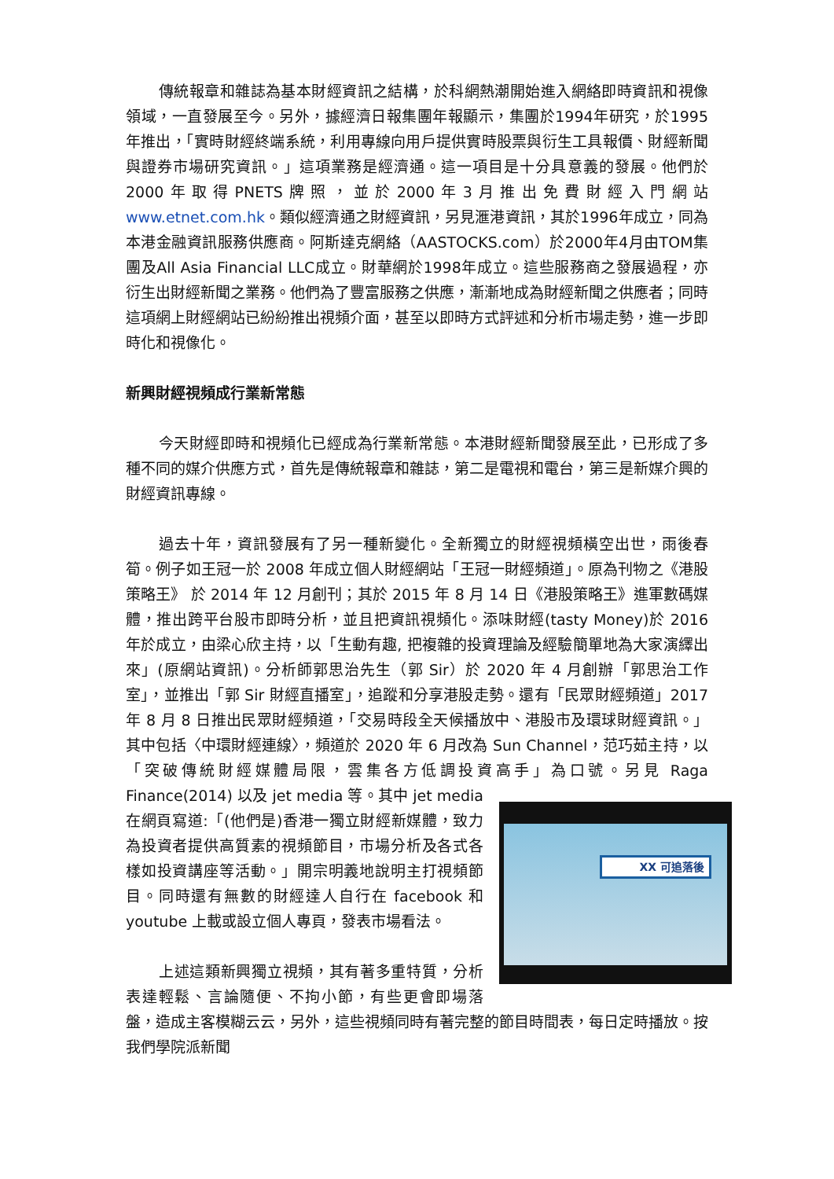傳統報章和雜誌為基本財經資訊之結構，於科網熱潮開始進入網絡即時資訊和視像領域，一直發展至今。另外，據經濟日報集團年報顯示，集團於1994年研究，於1995年推出，「實時財經終端系統，利用專線向用戶提供實時股票與衍生工具報價、財經新聞與證券市場研究資訊。」這項業務是經濟通。這一項目是十分具意義的發展。他們於2000年取得PNETS牌照，並於2000年3月推出免費財經入門網站 www.etnet.com.hk。類似經濟通之財經資訊，另見滙港資訊，其於1996年成立，同為本港金融資訊服務供應商。阿斯達克網絡（AASTOCKS.com）於2000年4月由TOM集團及All Asia Financial LLC成立。財華網於1998年成立。這些服務商之發展過程，亦衍生出財經新聞之業務。他們為了豐富服務之供應，漸漸地成為財經新聞之供應者；同時這項網上財經網站已紛紛推出視頻介面，甚至以即時方式評述和分析市場走勢，進一步即時化和視像化。
新興財經視頻成行業新常態
今天財經即時和視頻化已經成為行業新常態。本港財經新聞發展至此，已形成了多種不同的媒介供應方式，首先是傳統報章和雜誌，第二是電視和電台，第三是新媒介興的財經資訊專線。
過去十年，資訊發展有了另一種新變化。全新獨立的財經視頻橫空出世，雨後春筍。例子如王冠一於 2008 年成立個人財經網站「王冠一財經頻道」。原為刊物之《港股策略王》 於 2014 年 12 月創刊；其於 2015 年 8 月 14 日《港股策略王》進軍數碼媒體，推出跨平台股市即時分析，並且把資訊視頻化。添味財經(tasty Money)於 2016 年於成立，由梁心欣主持，以「生動有趣, 把複雜的投資理論及經驗簡單地為大家演繹出來」(原網站資訊)。分析師郭思治先生（郭 Sir）於 2020 年 4 月創辦「郭思治工作室」，並推出「郭 Sir 財經直播室」，追蹤和分享港股走勢。還有「民眾財經頻道」2017 年 8 月 8 日推出民眾財經頻道，「交易時段全天候播放中、港股市及環球財經資訊。」其中包括〈中環財經連線〉，頻道於 2020 年 6 月改為 Sun Channel，范巧茹主持，以「突破傳統財經媒體局限，雲集各方低調投資高手」為口號。另見 Raga Finance(2014) XX 可追落後 以及 jet media 等。其中 jet media 在網頁寫道:「(他們是)香港一獨立財經新媒體，致力為投資者提供高質素的視頻節目，市場分析及各式各樣如投資講座等活動。」開宗明義地說明主打視頻節目。同時還有無數的財經達人自行在 facebook 和 youtube 上載或設立個人專頁，發表市場看法。
上述這類新興獨立視頻，其有著多重特質，分析表達輕鬆、言論隨便、不拘小節，有些更會即場落盤，造成主客模糊云云，另外，這些視頻同時有著完整的節目時間表，每日定時播放。按我們學院派新聞